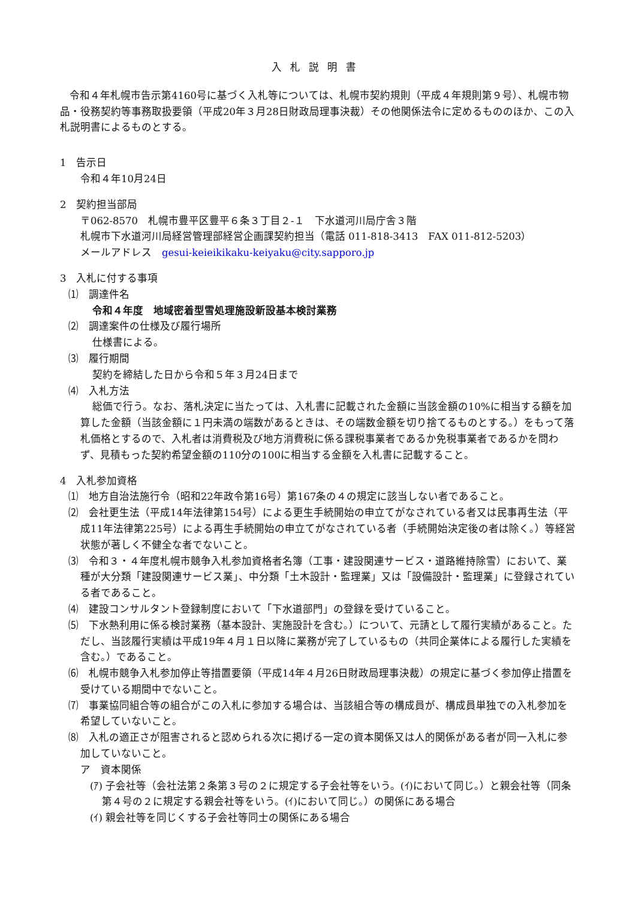入札説明書
令和４年札幌市告示第4160号に基づく入札等については、札幌市契約規則（平成４年規則第９号）、札幌市物品・役務契約等事務取扱要領（平成20年３月28日財政局理事決裁）その他関係法令に定めるもののほか、この入札説明書によるものとする。
1　告示日
令和４年10月24日
2　契約担当部局
〒062-8570　札幌市豊平区豊平６条３丁目２-１　下水道河川局庁舎３階
札幌市下水道河川局経営管理部経営企画課契約担当（電話 011-818-3413　FAX 011-812-5203）
メールアドレス　gesui-keieikikaku-keiyaku@city.sapporo.jp
3　入札に付する事項
⑴　調達件名
令和４年度　地域密着型雪処理施設新設基本検討業務
⑵　調達案件の仕様及び履行場所
仕様書による。
⑶　履行期間
契約を締結した日から令和５年３月24日まで
⑷　入札方法
総価で行う。なお、落札決定に当たっては、入札書に記載された金額に当該金額の10%に相当する額を加算した金額（当該金額に１円未満の端数があるときは、その端数金額を切り捨てるものとする。）をもって落札価格とするので、入札者は消費税及び地方消費税に係る課税事業者であるか免税事業者であるかを問わず、見積もった契約希望金額の110分の100に相当する金額を入札書に記載すること。
4　入札参加資格
⑴　地方自治法施行令（昭和22年政令第16号）第167条の４の規定に該当しない者であること。
⑵　会社更生法（平成14年法律第154号）による更生手続開始の申立てがなされている者又は民事再生法（平成11年法律第225号）による再生手続開始の申立てがなされている者（手続開始決定後の者は除く。）等経営状態が著しく不健全な者でないこと。
⑶　令和３・４年度札幌市競争入札参加資格者名簿（工事・建設関連サービス・道路維持除雪）において、業種が大分類「建設関連サービス業」、中分類「土木設計・監理業」又は「設備設計・監理業」に登録されている者であること。
⑷　建設コンサルタント登録制度において「下水道部門」の登録を受けていること。
⑸　下水熱利用に係る検討業務（基本設計、実施設計を含む。）について、元請として履行実績があること。ただし、当該履行実績は平成19年４月１日以降に業務が完了しているもの（共同企業体による履行した実績を含む。）であること。
⑹　札幌市競争入札参加停止等措置要領（平成14年４月26日財政局理事決裁）の規定に基づく参加停止措置を受けている期間中でないこと。
⑺　事業協同組合等の組合がこの入札に参加する場合は、当該組合等の構成員が、構成員単独での入札参加を希望していないこと。
⑻　入札の適正さが阻害されると認められる次に掲げる一定の資本関係又は人的関係がある者が同一入札に参加していないこと。
ア　資本関係
(ｱ) 子会社等（会社法第２条第３号の２に規定する子会社等をいう。(ｲ)において同じ。）と親会社等（同条第４号の２に規定する親会社等をいう。(ｲ)において同じ。）の関係にある場合
(ｲ) 親会社等を同じくする子会社等同士の関係にある場合